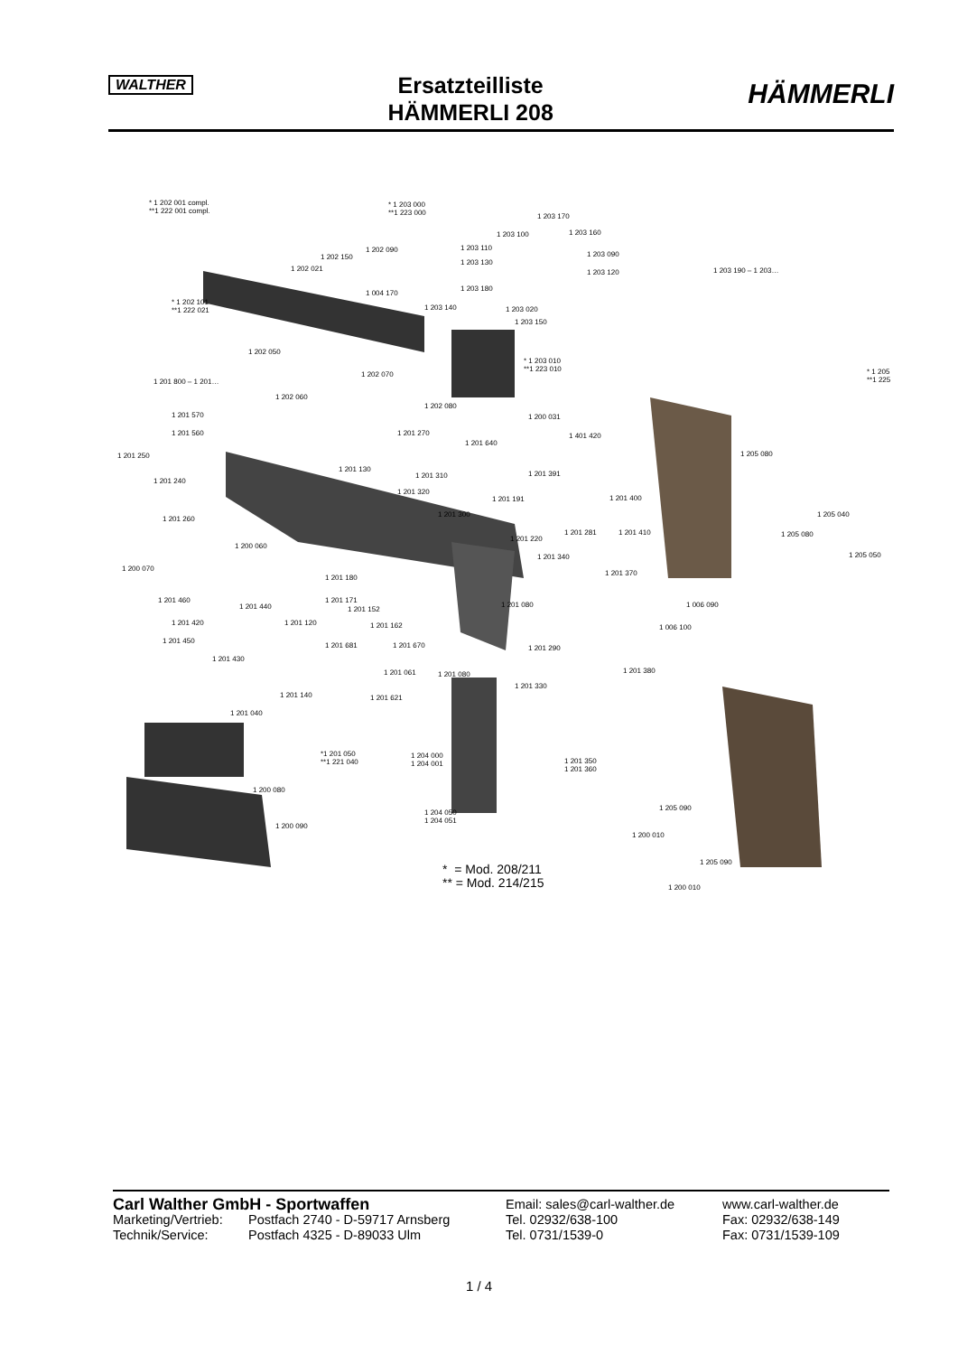WALTHER
Ersatzteilliste
HÄMMERLI 208
HÄMMERLI
* 1 202 001 compl.
**1 222 001 compl.
* 1 203 000
**1 223 000 1 203 170
1 203 100 1 203 160
1 202 090 1 203 110
1 203 090 1 202 150
1 203 130
1 202 021 1 203 120 1 203 190 – 1 203…
1 004 170
1 203 180
* 1 202 101
**1 222 021 1 203 140 1 203 020
1 203 150
1 202 050
* 1 203 010
**1 223 010 * 1 205
**1 225
1 202 070
1 201 800 – 1 201…
1 202 060
1 202 080
1 201 570 1 200 031
1 201 560 1 201 270 1 401 420
1 201 640
1 201 250 1 205 080
1 201 130
1 201 310 1 201 391
1 201 240
1 201 320
1 201 191 1 201 400
1 201 260
1 201 300 1 205 040
1 201 281 1 201 410 1 205 080
1 201 220
1 200 060
1 201 340 1 205 050
1 200 070
1 201 370
1 201 180
1 201 460 1 201 171
1 201 440 1 201 080 1 006 090
1 201 152
1 201 420 1 201 120 1 201 162 1 006 100
1 201 450
1 201 681 1 201 670 1 201 290
1 201 430
1 201 061 1 201 080 1 201 380
1 201 330
1 201 140 1 201 621
1 201 040
*1 201 050
**1 221 040
1 204 000
1 204 001 1 201 350
1 201 360
1 200 080
1 205 090
1 204 050
1 204 051
1 200 090
1 200 010
1 205 090
1 200 010
* = Mod. 208/211
** = Mod. 214/215
Carl Walther GmbH - Sportwaffen
Email: sales@carl-walther.de www.carl-walther.de
Marketing/Vertrieb: Postfach 2740 - D-59717 Arnsberg Tel. 02932/638-100 Fax: 02932/638-149
Technik/Service: Postfach 4325 - D-89033 Ulm Tel. 0731/1539-0 Fax: 0731/1539-109
1 / 4